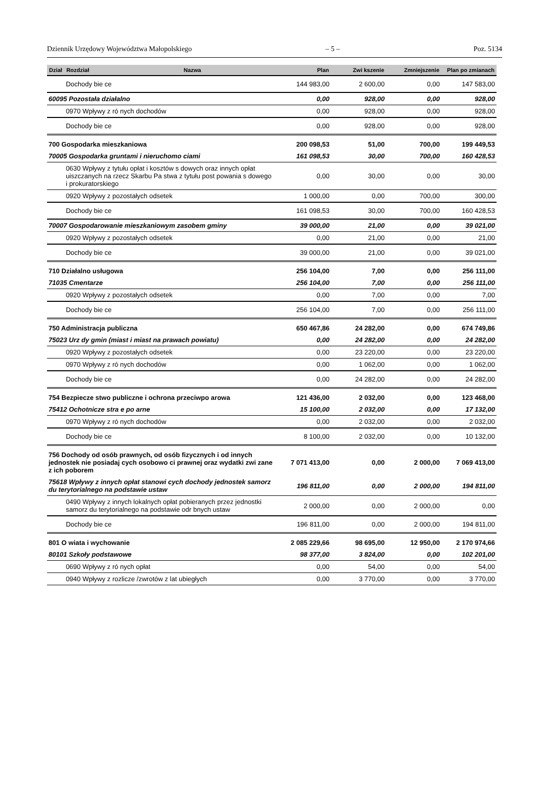Dziennik Urzędowy Województwa Małopolskiego – 5 – Poz. 5134
| Dział | Rozdział | Nazwa | Plan | Zwi kszenie | Zmniejszenie | Plan po zmianach |
| --- | --- | --- | --- | --- | --- | --- |
| | Dochody bie ce | | 144 983,00 | 2 600,00 | 0,00 | 147 583,00 |
| 60095 Pozostała działalno | | | 0,00 | 928,00 | 0,00 | 928,00 |
| | 0970 Wpływy z ró nych dochodów | | 0,00 | 928,00 | 0,00 | 928,00 |
| | Dochody bie ce | | 0,00 | 928,00 | 0,00 | 928,00 |
| 700 Gospodarka mieszkaniowa | | | 200 098,53 | 51,00 | 700,00 | 199 449,53 |
| 70005 Gospodarka gruntami i nieruchomo ciami | | | 161 098,53 | 30,00 | 700,00 | 160 428,53 |
| | 0630 Wpływy z tytułu opłat i kosztów s dowych oraz innych opłat uiszczanych na rzecz Skarbu Pa stwa z tytułu post powania s dowego i prokuratorskiego | | 0,00 | 30,00 | 0,00 | 30,00 |
| | 0920 Wpływy z pozostałych odsetek | | 1 000,00 | 0,00 | 700,00 | 300,00 |
| | Dochody bie ce | | 161 098,53 | 30,00 | 700,00 | 160 428,53 |
| 70007 Gospodarowanie mieszkaniowym zasobem gminy | | | 39 000,00 | 21,00 | 0,00 | 39 021,00 |
| | 0920 Wpływy z pozostałych odsetek | | 0,00 | 21,00 | 0,00 | 21,00 |
| | Dochody bie ce | | 39 000,00 | 21,00 | 0,00 | 39 021,00 |
| 710 Działalno usługowa | | | 256 104,00 | 7,00 | 0,00 | 256 111,00 |
| 71035 Cmentarze | | | 256 104,00 | 7,00 | 0,00 | 256 111,00 |
| | 0920 Wpływy z pozostałych odsetek | | 0,00 | 7,00 | 0,00 | 7,00 |
| | Dochody bie ce | | 256 104,00 | 7,00 | 0,00 | 256 111,00 |
| 750 Administracja publiczna | | | 650 467,86 | 24 282,00 | 0,00 | 674 749,86 |
| 75023 Urz dy gmin (miast i miast na prawach powiatu) | | | 0,00 | 24 282,00 | 0,00 | 24 282,00 |
| | 0920 Wpływy z pozostałych odsetek | | 0,00 | 23 220,00 | 0,00 | 23 220,00 |
| | 0970 Wpływy z ró nych dochodów | | 0,00 | 1 062,00 | 0,00 | 1 062,00 |
| | Dochody bie ce | | 0,00 | 24 282,00 | 0,00 | 24 282,00 |
| 754 Bezpiecze stwo publiczne i ochrona przeciwpo arowa | | | 121 436,00 | 2 032,00 | 0,00 | 123 468,00 |
| 75412 Ochotnicze stra e po arne | | | 15 100,00 | 2 032,00 | 0,00 | 17 132,00 |
| | 0970 Wpływy z ró nych dochodów | | 0,00 | 2 032,00 | 0,00 | 2 032,00 |
| | Dochody bie ce | | 8 100,00 | 2 032,00 | 0,00 | 10 132,00 |
| 756 Dochody od osób prawnych, od osób fizycznych i od innych jednostek nie posiadaj cych osobowo ci prawnej oraz wydatki zwi zane z ich poborem | | | 7 071 413,00 | 0,00 | 2 000,00 | 7 069 413,00 |
| 75618 Wpływy z innych opłat stanowi cych dochody jednostek samorz du terytorialnego na podstawie ustaw | | | 196 811,00 | 0,00 | 2 000,00 | 194 811,00 |
| | 0490 Wpływy z innych lokalnych opłat pobieranych przez jednostki samorz du terytorialnego na podstawie odr bnych ustaw | | 2 000,00 | 0,00 | 2 000,00 | 0,00 |
| | Dochody bie ce | | 196 811,00 | 0,00 | 2 000,00 | 194 811,00 |
| 801 O wiata i wychowanie | | | 2 085 229,66 | 98 695,00 | 12 950,00 | 2 170 974,66 |
| 80101 Szkoły podstawowe | | | 98 377,00 | 3 824,00 | 0,00 | 102 201,00 |
| | 0690 Wpływy z ró nych opłat | | 0,00 | 54,00 | 0,00 | 54,00 |
| | 0940 Wpływy z rozlicze /zwrotów z lat ubiegłych | | 0,00 | 3 770,00 | 0,00 | 3 770,00 |